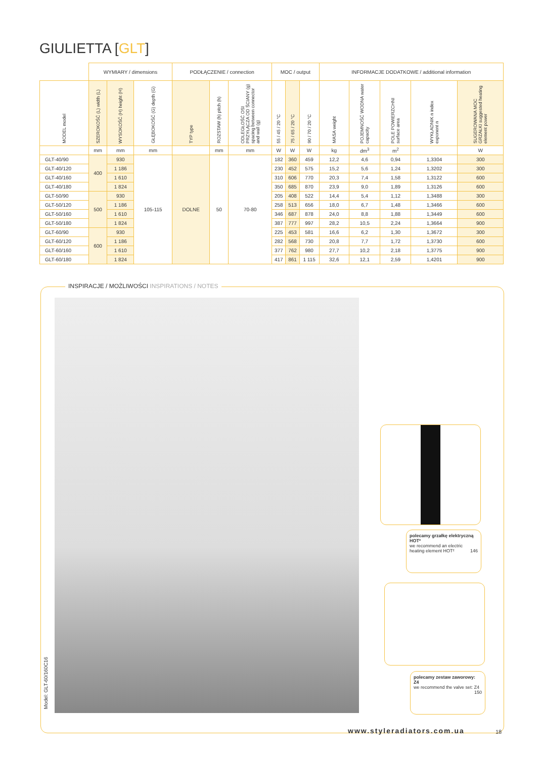GIULIETTA [GLT]
| | WYMIARY / dimensions | | | PODŁĄCZENIE / connection | | | MOC / output | | | INFORMACJE DODATKOWE / additional information | | | | |
| --- | --- | --- | --- | --- | --- | --- | --- | --- | --- | --- | --- | --- | --- | --- |
| MODEL model | SZEROKOŚĆ (L) width (L) | WYSOKOŚĆ (H) height (H) | GŁĘBOKOŚĆ (G) depth (G) | TYP type | ROZSTAW (h) pitch (h) | ODLEGŁOŚĆ OSI PRZYŁĄCZA OD ŚCIANY (g) spacing between connector and wall (g) | 55 / 45 / 20 °C | 75 / 65 / 20 °C | 90 / 70 / 20 °C | MASA weight | POJEMNOŚĆ WODNA water capacity | POLE POWIERZCHNI surface area | WYKŁADNIK n index exponent n | SUGEROWANA MOC GRZAŁKI suggested heating element power |
| | mm | mm | mm | | mm | mm | W | W | W | kg | dm<sup>3</sup> | m<sup>2</sup> | | W |
| GLT-40/90 | 400 | 930 | 105-115 | DOLNE | 50 | 70-80 | 182 | 360 | 459 | 12,2 | 4,6 | 0,94 | 1,3304 | 300 |
| GLT-40/120 | | 1 186 | | | | | 230 | 452 | 575 | 15,2 | 5,6 | 1,24 | 1,3202 | 300 |
| GLT-40/160 | | 1 610 | | | | | 310 | 606 | 770 | 20,3 | 7,4 | 1,58 | 1,3122 | 600 |
| GLT-40/180 | | 1 824 | | | | | 350 | 685 | 870 | 23,9 | 9,0 | 1,89 | 1,3126 | 600 |
| GLT-50/90 | 500 | 930 | | | | | 205 | 408 | 522 | 14,4 | 5,4 | 1,12 | 1,3488 | 300 |
| GLT-50/120 | | 1 186 | | | | | 258 | 513 | 656 | 18,0 | 6,7 | 1,48 | 1,3466 | 600 |
| GLT-50/160 | | 1 610 | | | | | 346 | 687 | 878 | 24,0 | 8,8 | 1,88 | 1,3449 | 600 |
| GLT-50/180 | | 1 824 | | | | | 387 | 777 | 997 | 28,2 | 10,5 | 2,24 | 1,3664 | 900 |
| GLT-60/90 | 600 | 930 | | | | | 225 | 453 | 581 | 16,6 | 6,2 | 1,30 | 1,3672 | 300 |
| GLT-60/120 | | 1 186 | | | | | 282 | 568 | 730 | 20,8 | 7,7 | 1,72 | 1,3730 | 600 |
| GLT-60/160 | | 1 610 | | | | | 377 | 762 | 980 | 27,7 | 10,2 | 2,18 | 1,3775 | 900 |
| GLT-60/180 | | 1 824 | | | | | 417 | 861 | 1 115 | 32,6 | 12,1 | 2,59 | 1,4201 | 900 |
INSPIRACJE / MOŻLIWOŚCI INSPIRATIONS / NOTES
Model: GLT-60/160C16
polecamy grzałkę elektryczną HOT²
we recommend an electric heating element HOT² 146
polecamy zestaw zaworowy: Z4
we recommend the valve set: Z4 150
www.styleradiators.com.ua 18